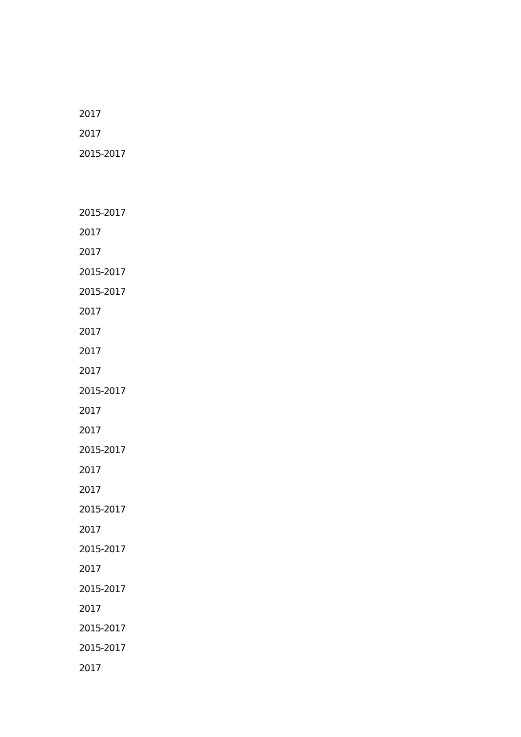2017
2017
2015-2017
2015-2017
2017
2017
2015-2017
2015-2017
2017
2017
2017
2017
2015-2017
2017
2017
2015-2017
2017
2017
2015-2017
2017
2015-2017
2017
2015-2017
2017
2015-2017
2015-2017
2017